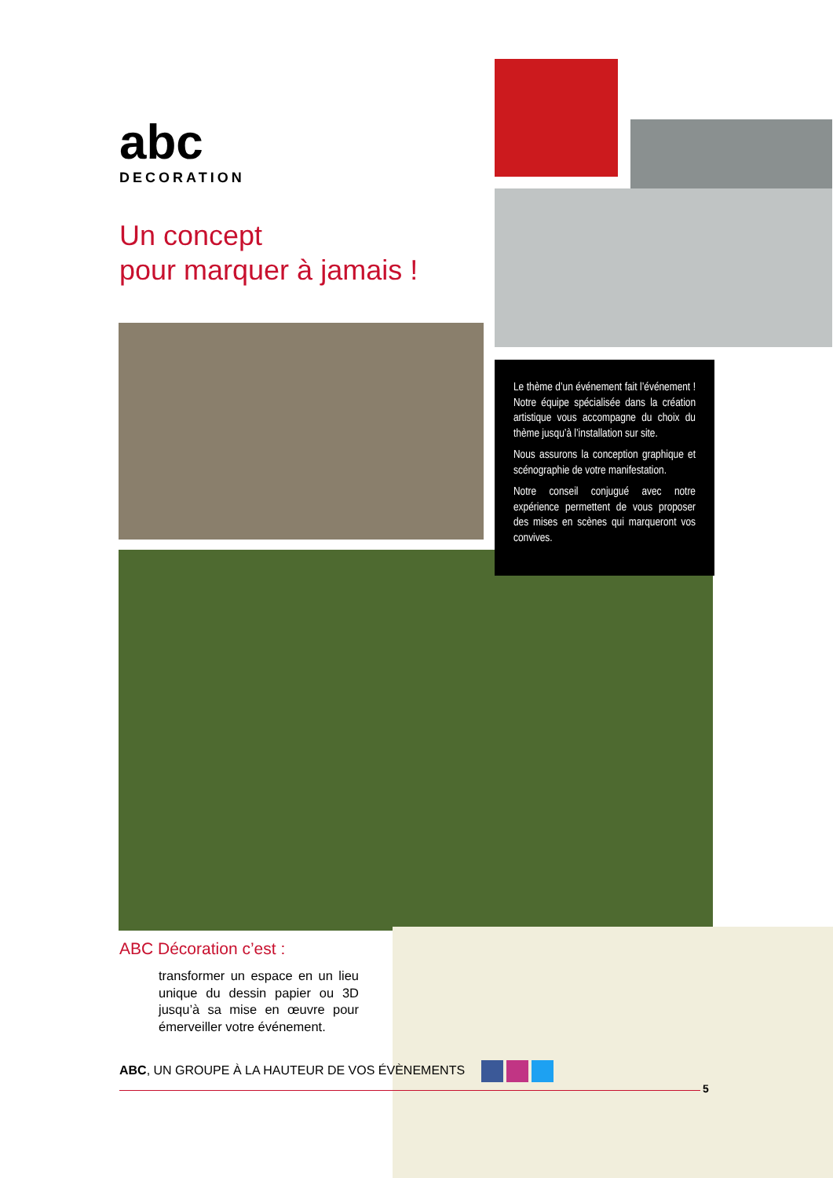abc
DECORATION
Un concept
pour marquer à jamais !
Le thème d’un événement fait l’événement ! Notre équipe spécialisée dans la création artistique vous accompagne du choix du thème jusqu’à l’installation sur site.
Nous assurons la conception graphique et scénographie de votre manifestation.
Notre conseil conjugué avec notre expérience permettent de vous proposer des mises en scènes qui marqueront vos convives.
ABC Décoration c’est :
transformer un espace en un lieu unique du dessin papier ou 3D jusqu’à sa mise en œuvre pour émerveiller votre événement.
ABC, UN GROUPE À LA HAUTEUR DE VOS ÉVÈNEMENTS
5